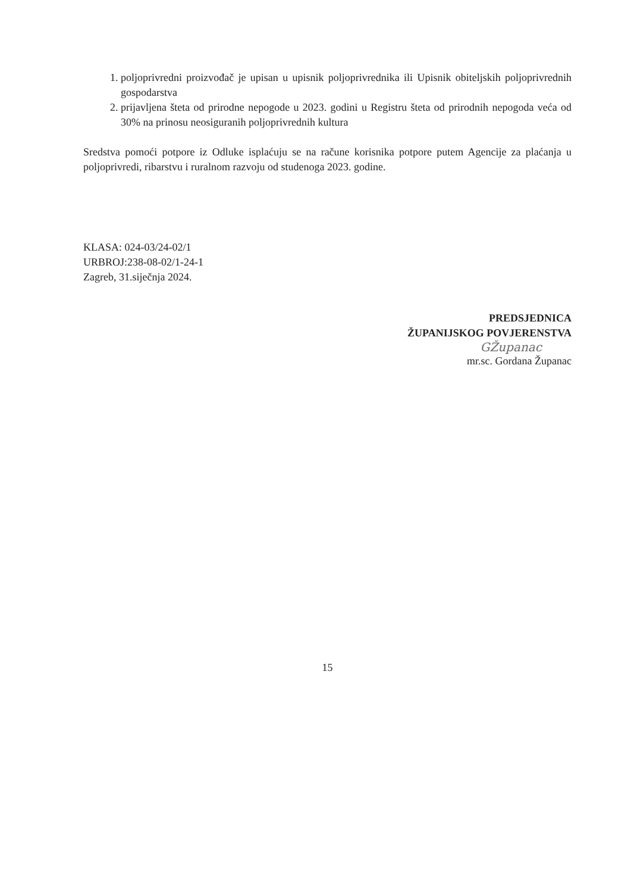1. poljoprivredni proizvođač je upisan u upisnik poljoprivrednika ili Upisnik obiteljskih poljoprivrednih gospodarstva
2. prijavljena šteta od prirodne nepogode u 2023. godini u Registru šteta od prirodnih nepogoda veća od 30% na prinosu neosiguranih poljoprivrednih kultura
Sredstva pomoći potpore iz Odluke isplaćuju se na račune korisnika potpore putem Agencije za plaćanja u poljoprivredi, ribarstvu i ruralnom razvoju od studenoga 2023. godine.
KLASA: 024-03/24-02/1
URBROJ:238-08-02/1-24-1
Zagreb, 31.siječnja 2024.
PREDSJEDNICA
ŽUPANIJSKOG POVJERENSTVA
GŽupanac
mr.sc. Gordana Županac
15